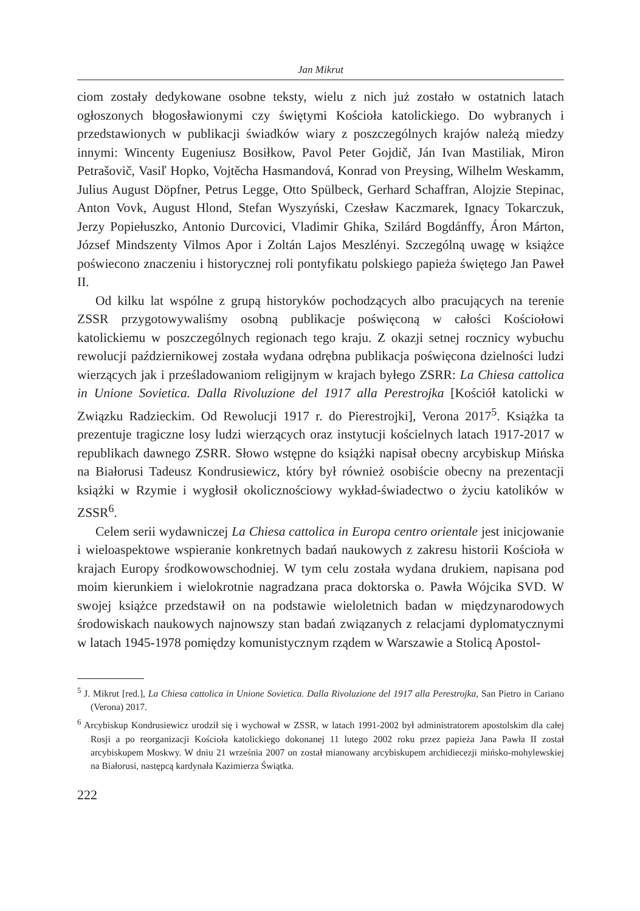Jan Mikrut
ciom zostały dedykowane osobne teksty, wielu z nich już zostało w ostatnich latach ogłoszonych błogosławionymi czy świętymi Kościoła katolickiego. Do wybranych i przedstawionych w publikacji świadków wiary z poszczególnych krajów należą miedzy innymi: Wincenty Eugeniusz Bosiłkow, Pavol Peter Gojdič, Ján Ivan Mastiliak, Miron Petrašovič, Vasiľ Hopko, Vojtěcha Hasmandová, Konrad von Preysing, Wilhelm Weskamm, Julius August Döpfner, Petrus Legge, Otto Spülbeck, Gerhard Schaffran, Alojzie Stepinac, Anton Vovk, August Hlond, Stefan Wyszyński, Czesław Kaczmarek, Ignacy Tokarczuk, Jerzy Popiełuszko, Antonio Durcovici, Vladimir Ghika, Szilárd Bogdánffy, Áron Márton, József Mindszenty Vilmos Apor i Zoltán Lajos Meszlényi. Szczególną uwagę w książce poświecono znaczeniu i historycznej roli pontyfikatu polskiego papieża świętego Jan Paweł II.
Od kilku lat wspólne z grupą historyków pochodzących albo pracujących na terenie ZSSR przygotowywaliśmy osobną publikacje poświęconą w całości Kościołowi katolickiemu w poszczególnych regionach tego kraju. Z okazji setnej rocznicy wybuchu rewolucji październikowej została wydana odrębna publikacja poświęcona dzielności ludzi wierzących jak i prześladowaniom religijnym w krajach byłego ZSRR: La Chiesa cattolica in Unione Sovietica. Dalla Rivoluzione del 1917 alla Perestrojka [Kościół katolicki w Związku Radzieckim. Od Rewolucji 1917 r. do Pierestrojki], Verona 2017<sup>5</sup>. Książka ta prezentuje tragiczne losy ludzi wierzących oraz instytucji kościelnych latach 1917-2017 w republikach dawnego ZSRR. Słowo wstępne do książki napisał obecny arcybiskup Mińska na Białorusi Tadeusz Kondrusiewicz, który był również osobiście obecny na prezentacji książki w Rzymie i wygłosił okolicznościowy wykład-świadectwo o życiu katolików w ZSSR<sup>6</sup>.
Celem serii wydawniczej La Chiesa cattolica in Europa centro orientale jest inicjowanie i wieloaspektowe wspieranie konkretnych badań naukowych z zakresu historii Kościoła w krajach Europy środkowowschodniej. W tym celu została wydana drukiem, napisana pod moim kierunkiem i wielokrotnie nagradzana praca doktorska o. Pawła Wójcika SVD. W swojej książce przedstawił on na podstawie wieloletnich badan w międzynarodowych środowiskach naukowych najnowszy stan badań związanych z relacjami dyplomatycznymi w latach 1945-1978 pomiędzy komunistycznym rządem w Warszawie a Stolicą Apostol-
<sup>5</sup> J. Mikrut [red.], La Chiesa cattolica in Unione Sovietica. Dalla Rivoluzione del 1917 alla Perestrojka, San Pietro in Cariano (Verona) 2017.
<sup>6</sup> Arcybiskup Kondrusiewicz urodził się i wychował w ZSSR, w latach 1991-2002 był administratorem apostolskim dla całej Rosji a po reorganizacji Kościoła katolickiego dokonanej 11 lutego 2002 roku przez papieża Jana Pawła II został arcybiskupem Moskwy. W dniu 21 września 2007 on został mianowany arcybiskupem archidiecezji mińsko-mohylewskiej na Białorusi, następcą kardynała Kazimierza Świątka.
222